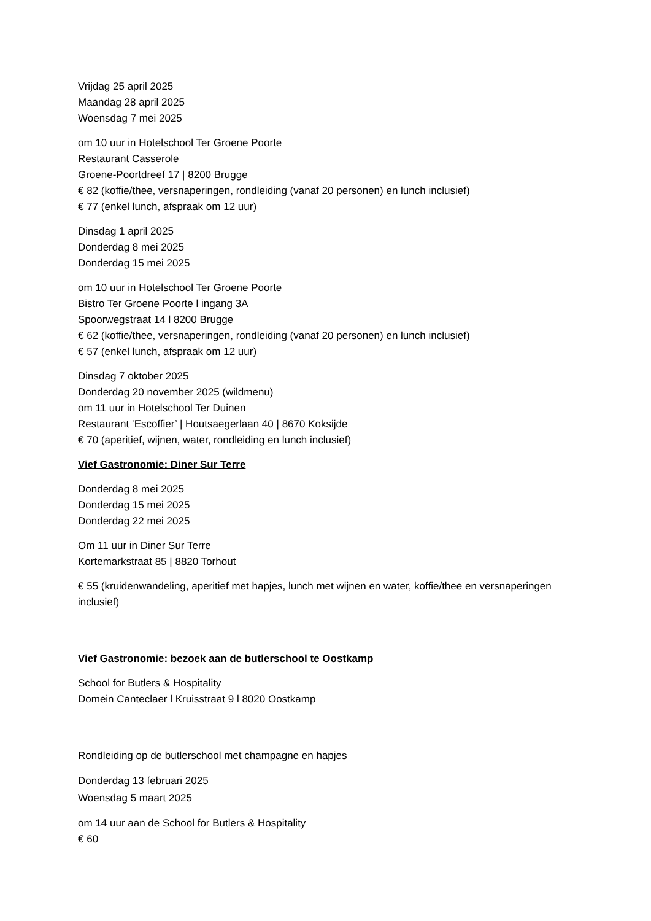Vrijdag 25 april 2025
Maandag 28 april 2025
Woensdag 7 mei 2025
om 10 uur in Hotelschool Ter Groene Poorte
Restaurant Casserole
Groene-Poortdreef 17 | 8200 Brugge
€ 82 (koffie/thee, versnaperingen, rondleiding (vanaf 20 personen) en lunch inclusief)
€ 77 (enkel lunch, afspraak om 12 uur)
Dinsdag 1 april 2025
Donderdag 8 mei 2025
Donderdag 15 mei 2025
om 10 uur in Hotelschool Ter Groene Poorte
Bistro Ter Groene Poorte l ingang 3A
Spoorwegstraat 14 l 8200 Brugge
€ 62 (koffie/thee, versnaperingen, rondleiding (vanaf 20 personen) en lunch inclusief)
€ 57 (enkel lunch, afspraak om 12 uur)
Dinsdag 7 oktober 2025
Donderdag 20 november 2025 (wildmenu)
om 11 uur in Hotelschool Ter Duinen
Restaurant ‘Escoffier’ | Houtsaegerlaan 40 | 8670 Koksijde
€ 70 (aperitief, wijnen, water, rondleiding en lunch inclusief)
Vief Gastronomie: Diner Sur Terre
Donderdag 8 mei 2025
Donderdag 15 mei 2025
Donderdag 22 mei 2025
Om 11 uur in Diner Sur Terre
Kortemarkstraat 85 | 8820 Torhout
€ 55 (kruidenwandeling, aperitief met hapjes, lunch met wijnen en water, koffie/thee en versnaperingen inclusief)
Vief Gastronomie: bezoek aan de butlerschool te Oostkamp
School for Butlers & Hospitality
Domein Canteclaer l Kruisstraat 9 l 8020 Oostkamp
Rondleiding op de butlerschool met champagne en hapjes
Donderdag 13 februari 2025
Woensdag 5 maart 2025
om 14 uur aan de School for Butlers & Hospitality
€ 60